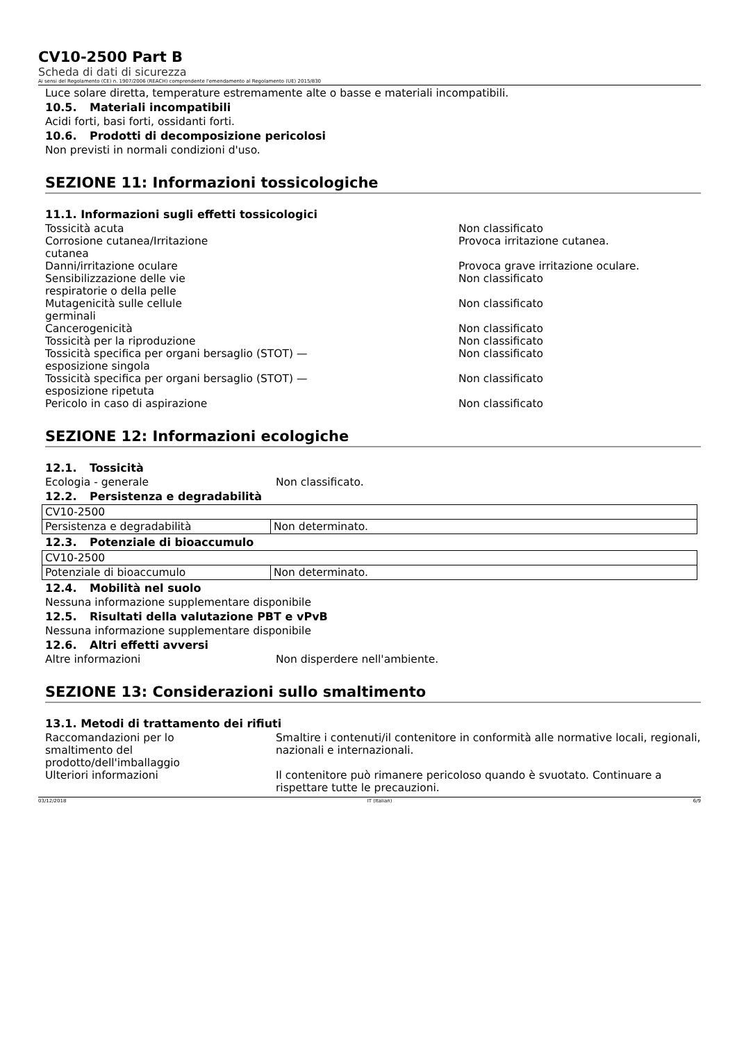CV10-2500 Part B
Scheda di dati di sicurezza
Ai sensi del Regolamento (CE) n. 1907/2006 (REACH) comprendente l'emendamento al Regolamento (UE) 2015/830
Luce solare diretta, temperature estremamente alte o basse e materiali incompatibili.
10.5. Materiali incompatibili
Acidi forti, basi forti, ossidanti forti.
10.6. Prodotti di decomposizione pericolosi
Non previsti in normali condizioni d'uso.
SEZIONE 11: Informazioni tossicologiche
11.1. Informazioni sugli effetti tossicologici
Tossicità acuta Non classificato
Corrosione cutanea/Irritazione
cutanea
Provoca irritazione cutanea.
Danni/irritazione oculare Provoca grave irritazione oculare.
Sensibilizzazione delle vie
respiratorie o della pelle
Non classificato
Mutagenicità sulle cellule
germinali
Non classificato
Cancerogenicità Non classificato
Tossicità per la riproduzione Non classificato
Tossicità specifica per organi bersaglio (STOT) —
esposizione singola
Non classificato
Tossicità specifica per organi bersaglio (STOT) —
esposizione ripetuta
Non classificato
Pericolo in caso di aspirazione Non classificato
SEZIONE 12: Informazioni ecologiche
12.1. Tossicità
Ecologia - generale Non classificato.
12.2. Persistenza e degradabilità
| CV10-2500 | |
| Persistenza e degradabilità | Non determinato. |
12.3. Potenziale di bioaccumulo
| CV10-2500 | |
| Potenziale di bioaccumulo | Non determinato. |
12.4. Mobilità nel suolo
Nessuna informazione supplementare disponibile
12.5. Risultati della valutazione PBT e vPvB
Nessuna informazione supplementare disponibile
12.6. Altri effetti avversi
Altre informazioni Non disperdere nell'ambiente.
SEZIONE 13: Considerazioni sullo smaltimento
13.1. Metodi di trattamento dei rifiuti
Raccomandazioni per lo
smaltimento del
prodotto/dell'imballaggio
Smaltire i contenuti/il contenitore in conformità alle normative locali, regionali, nazionali e internazionali.
Ulteriori informazioni Il contenitore può rimanere pericoloso quando è svuotato. Continuare a rispettare tutte le precauzioni.
03/12/2018 IT (Italian) 6/9